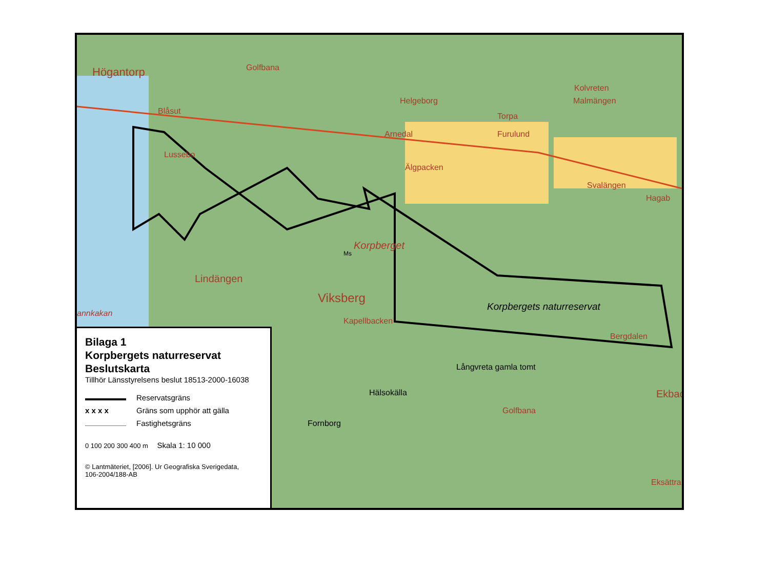Högantorp Golfbana
Blåsut
Helgeborg
Kolvreten
Malmängen
Torpa
Arnedal Furulund
Lussebo
Älgpacken
Svalängen
Hagab
Korpberget
Ms
Lindängen
Viksberg
annkakan
Korpbergets naturreservat
Kapellbacken
Bergdalen
Långvreta gamla tomt
Hälsokälla Ekbac
Golfbana
Fornborg
Eksättra
Bilaga 1
Korpbergets naturreservat
Beslutskarta
Tillhör Länsstyrelsens beslut 18513-2000-16038
Reservatsgräns
x x x x Gräns som upphör att gälla
Fastighetsgräns
0 100 200 300 400 m Skala 1: 10 000
© Lantmäteriet, [2006]. Ur Geografiska Sverigedata,
106-2004/188-AB